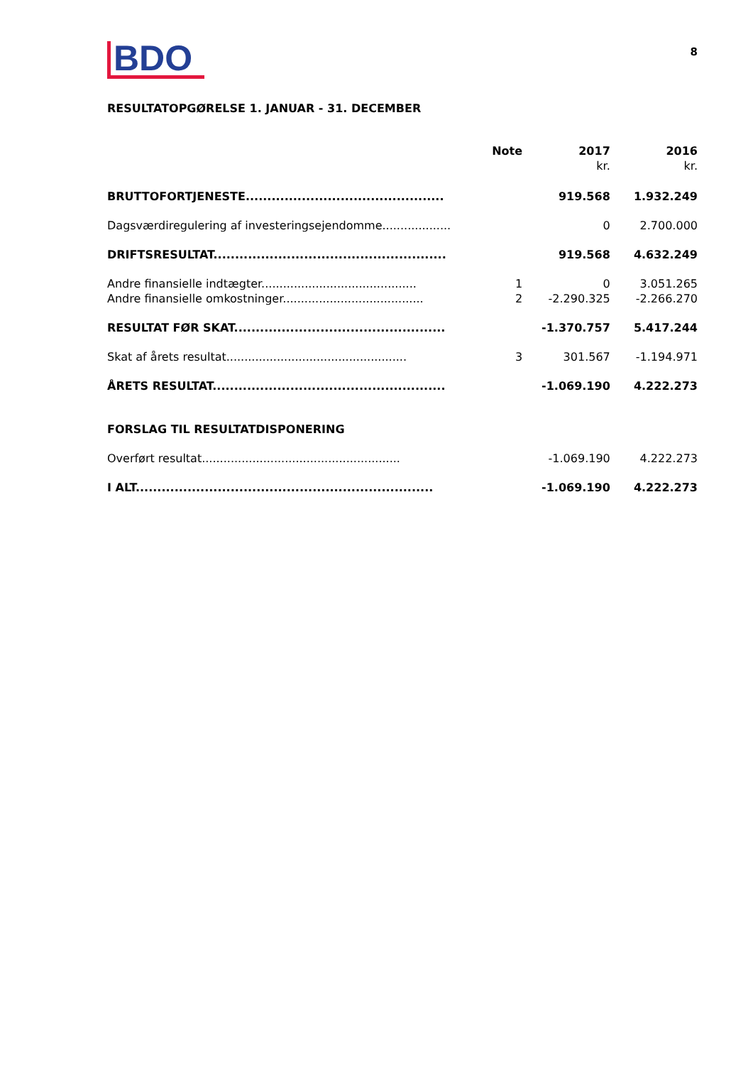BDO
8
RESULTATOPGØRELSE 1. JANUAR - 31. DECEMBER
| | Note | 2017 kr. | 2016 kr. |
| --- | --- | --- | --- |
| BRUTTOFORTJENESTE.............................................. | | 919.568 | 1.932.249 |
| Dagsværdiregulering af investeringsejendomme................... | | 0 | 2.700.000 |
| DRIFTSRESULTAT...................................................... | | 919.568 | 4.632.249 |
| Andre finansielle indtægter........................................... | 1 | 0 | 3.051.265 |
| Andre finansielle omkostninger....................................... | 2 | -2.290.325 | -2.266.270 |
| RESULTAT FØR SKAT................................................. | | -1.370.757 | 5.417.244 |
| Skat af årets resultat.................................................. | 3 | 301.567 | -1.194.971 |
| ÅRETS RESULTAT...................................................... | | -1.069.190 | 4.222.273 |
| FORSLAG TIL RESULTATDISPONERING | | | |
| Overført resultat....................................................... | | -1.069.190 | 4.222.273 |
| I ALT..................................................................... | | -1.069.190 | 4.222.273 |